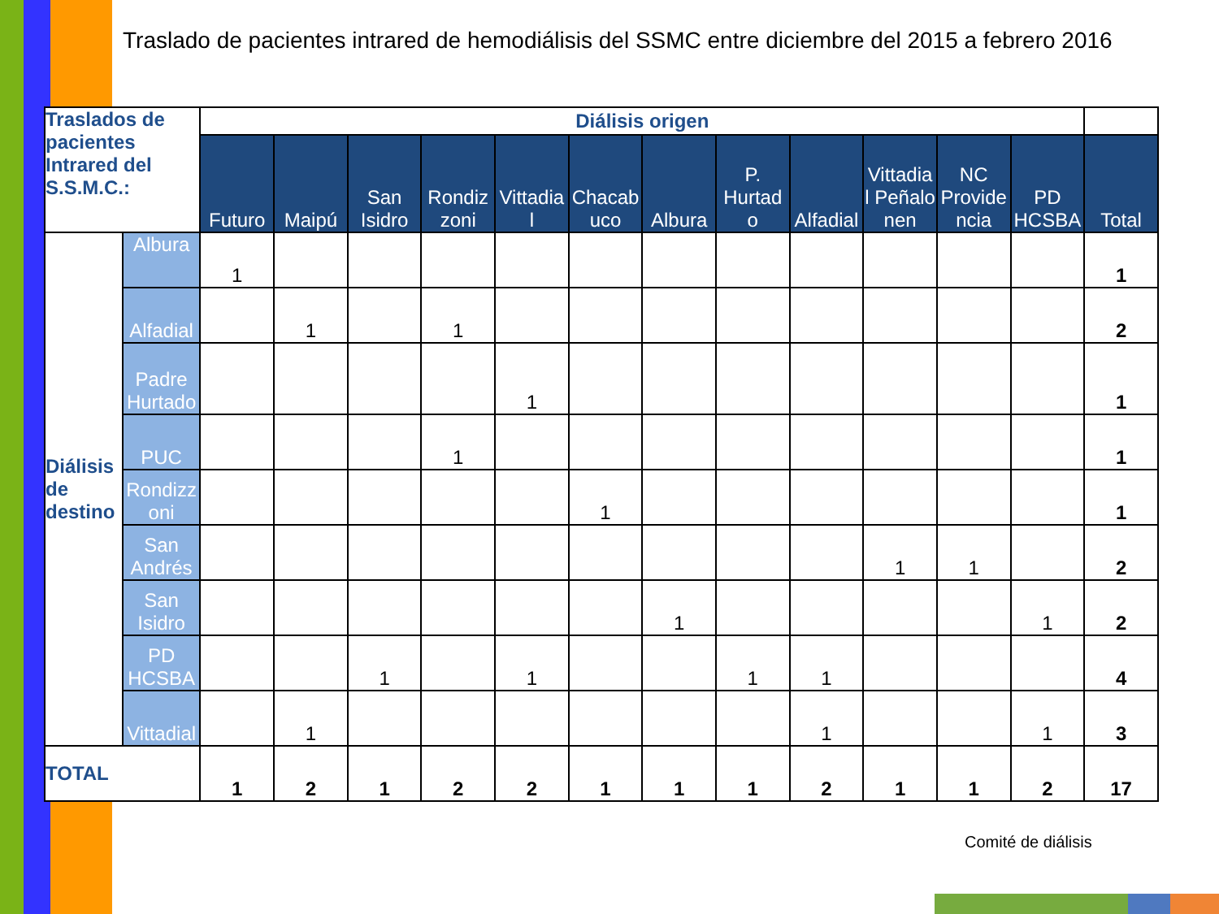Traslado de pacientes intrared de hemodiálisis del SSMC entre diciembre del 2015 a febrero 2016
| Traslados de pacientes Intrared del S.S.M.C.: | | Diálisis origen | | | | | | | | | | | | |
| | | Futuro | Maipú | San Isidro | Rondiz zoni | Vittadia l | Chacab uco | Albura | P. Hurtad o | Alfadial | Vittadia l Peñalo nen | NC Provide ncia | PD HCSBA | Total |
| Diálisis de destino | Albura | 1 | | | | | | | | | | | | 1 |
| | Alfadial | | 1 | | 1 | | | | | | | | | 2 |
| | Padre Hurtado | | | | | 1 | | | | | | | | 1 |
| | PUC | | | | 1 | | | | | | | | | 1 |
| | Rondizz oni | | | | | | 1 | | | | | | | 1 |
| | San Andrés | | | | | | | | | | 1 | 1 | | 2 |
| | San Isidro | | | | | | | 1 | | | | | 1 | 2 |
| | PD HCSBA | | | 1 | | 1 | | | 1 | 1 | | | | 4 |
| | Vittadial | | 1 | | | | | | | 1 | | | 1 | 3 |
| TOTAL | | 1 | 2 | 1 | 2 | 2 | 1 | 1 | 1 | 2 | 1 | 1 | 2 | 17 |
Comité de diálisis